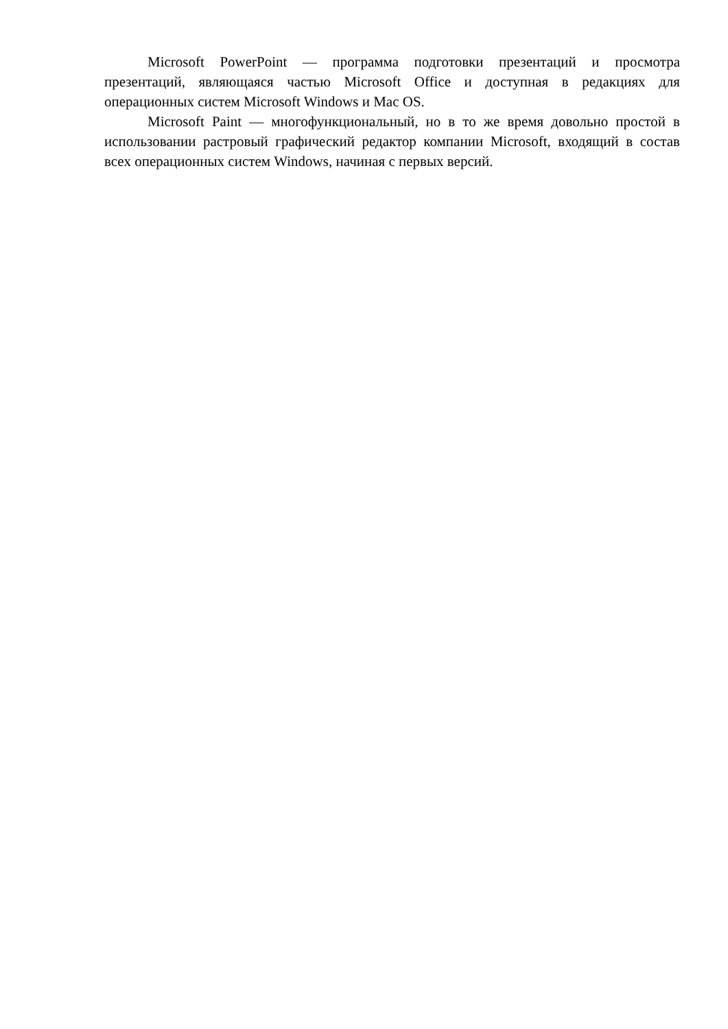Microsoft PowerPoint — программа подготовки презентаций и просмотра презентаций, являющаяся частью Microsoft Office и доступная в редакциях для операционных систем Microsoft Windows и Mac OS.
Microsoft Paint — многофункциональный, но в то же время довольно простой в использовании растровый графический редактор компании Microsoft, входящий в состав всех операционных систем Windows, начиная с первых версий.